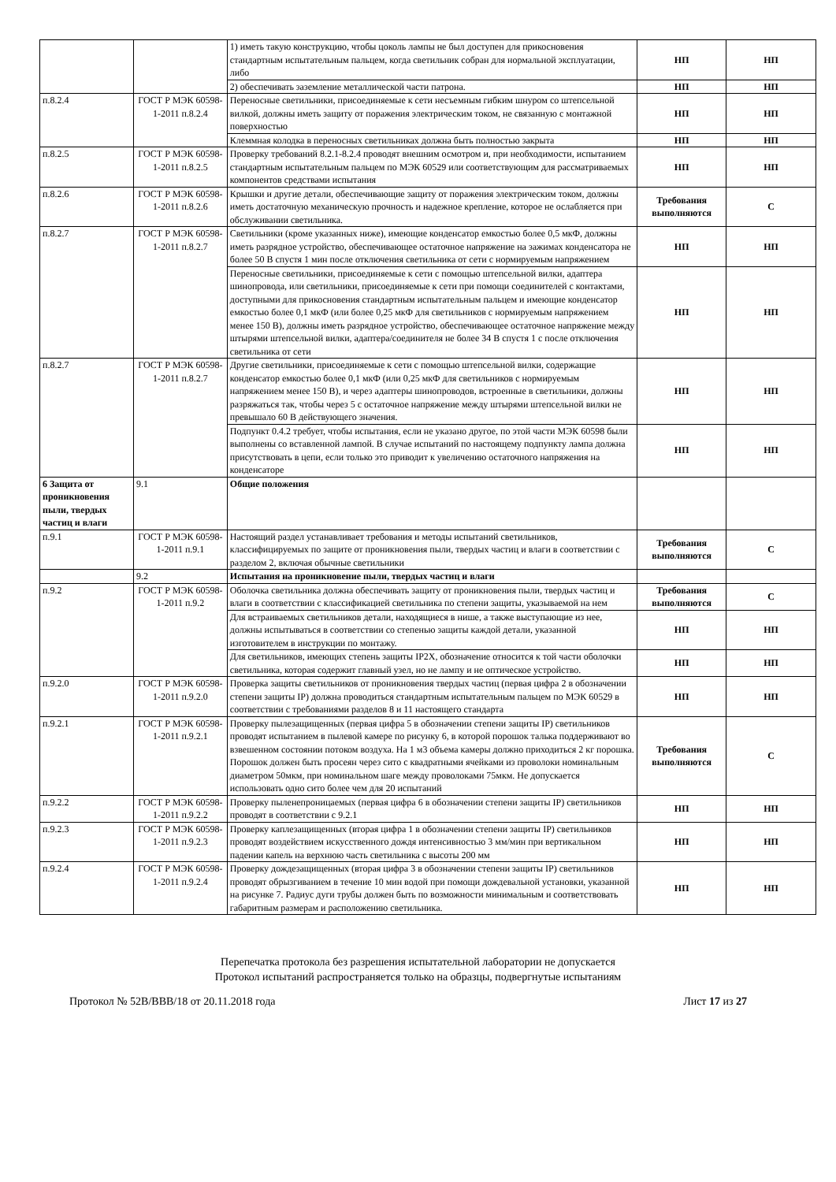| | | 1) иметь такую конструкцию, чтобы цоколь лампы не был доступен для прикосновения стандартным испытательным пальцем, когда светильник собран для нормальной эксплуатации, либо | НП | НП |
| | | 2) обеспечивать заземление металлической части патрона. | НП | НП |
| п.8.2.4 | ГОСТ Р МЭК 60598-1-2011 п.8.2.4 | Переносные светильники, присоединяемые к сети несъемным гибким шнуром со штепсельной вилкой, должны иметь защиту от поражения электрическим током, не связанную с монтажной поверхностью | НП | НП |
| | | Клеммная колодка в переносных светильниках должна быть полностью закрыта | НП | НП |
| п.8.2.5 | ГОСТ Р МЭК 60598-1-2011 п.8.2.5 | Проверку требований 8.2.1-8.2.4 проводят внешним осмотром и, при необходимости, испытанием стандартным испытательным пальцем по МЭК 60529 или соответствующим для рассматриваемых компонентов средствами испытания | НП | НП |
| п.8.2.6 | ГОСТ Р МЭК 60598-1-2011 п.8.2.6 | Крышки и другие детали, обеспечивающие защиту от поражения электрическим током, должны иметь достаточную механическую прочность и надежное крепление, которое не ослабляется при обслуживании светильника. | Требования выполняются | С |
| п.8.2.7 | ГОСТ Р МЭК 60598-1-2011 п.8.2.7 | Светильники (кроме указанных ниже), имеющие конденсатор емкостью более 0,5 мкФ, должны иметь разрядное устройство, обеспечивающее остаточное напряжение на зажимах конденсатора не более 50 В спустя 1 мин после отключения светильника от сети с нормируемым напряжением | НП | НП |
| | | Переносные светильники, присоединяемые к сети с помощью штепсельной вилки, адаптера шинопровода, или светильники, присоединяемые к сети при помощи соединителей с контактами, доступными для прикосновения стандартным испытательным пальцем и имеющие конденсатор емкостью более 0,1 мкФ (или более 0,25 мкФ для светильников с нормируемым напряжением менее 150 В), должны иметь разрядное устройство, обеспечивающее остаточное напряжение между штырями штепсельной вилки, адаптера/соединителя не более 34 В спустя 1 с после отключения светильника от сети | НП | НП |
| п.8.2.7 | ГОСТ Р МЭК 60598-1-2011 п.8.2.7 | Другие светильники, присоединяемые к сети с помощью штепсельной вилки, содержащие конденсатор емкостью более 0,1 мкФ (или 0,25 мкФ для светильников с нормируемым напряжением менее 150 В), и через адаптеры шинопроводов, встроенные в светильники, должны разряжаться так, чтобы через 5 с остаточное напряжение между штырями штепсельной вилки не превышало 60 В действующего значения. | НП | НП |
| | | Подпункт 0.4.2 требует, чтобы испытания, если не указано другое, по этой части МЭК 60598 были выполнены со вставленной лампой. В случае испытаний по настоящему подпункту лампа должна присутствовать в цепи, если только это приводит к увеличению остаточного напряжения на конденсаторе | НП | НП |
| 6 Защита от проникновения пыли, твердых частиц и влаги | 9.1 | Общие положения | | |
| п.9.1 | ГОСТ Р МЭК 60598-1-2011 п.9.1 | Настоящий раздел устанавливает требования и методы испытаний светильников, классифицируемых по защите от проникновения пыли, твердых частиц и влаги в соответствии с разделом 2, включая обычные светильники | Требования выполняются | С |
| | 9.2 | Испытания на проникновение пыли, твердых частиц и влаги | | |
| п.9.2 | ГОСТ Р МЭК 60598-1-2011 п.9.2 | Оболочка светильника должна обеспечивать защиту от проникновения пыли, твердых частиц и влаги в соответствии с классификацией светильника по степени защиты, указываемой на нем | Требования выполняются | С |
| | | Для встраиваемых светильников детали, находящиеся в нише, а также выступающие из нее, должны испытываться в соответствии со степенью защиты каждой детали, указанной изготовителем в инструкции по монтажу. | НП | НП |
| | | Для светильников, имеющих степень защиты IP2X, обозначение относится к той части оболочки светильника, которая содержит главный узел, но не лампу и не оптическое устройство. | НП | НП |
| п.9.2.0 | ГОСТ Р МЭК 60598-1-2011 п.9.2.0 | Проверка защиты светильников от проникновения твердых частиц (первая цифра 2 в обозначении степени защиты IP) должна проводиться стандартным испытательным пальцем по МЭК 60529 в соответствии с требованиями разделов 8 и 11 настоящего стандарта | НП | НП |
| п.9.2.1 | ГОСТ Р МЭК 60598-1-2011 п.9.2.1 | Проверку пылезащищенных (первая цифра 5 в обозначении степени защиты IP) светильников проводят испытанием в пылевой камере по рисунку 6, в которой порошок талька поддерживают во взвешенном состоянии потоком воздуха. На 1 м3 объема камеры должно приходиться 2 кг порошка. Порошок должен быть просеян через сито с квадратными ячейками из проволоки номинальным диаметром 50мкм, при номинальном шаге между проволоками 75мкм. Не допускается использовать одно сито более чем для 20 испытаний | Требования выполняются | С |
| п.9.2.2 | ГОСТ Р МЭК 60598-1-2011 п.9.2.2 | Проверку пыленепроницаемых (первая цифра 6 в обозначении степени защиты IP) светильников проводят в соответствии с 9.2.1 | НП | НП |
| п.9.2.3 | ГОСТ Р МЭК 60598-1-2011 п.9.2.3 | Проверку каплезащищенных (вторая цифра 1 в обозначении степени защиты IP) светильников проводят воздействием искусственного дождя интенсивностью 3 мм/мин при вертикальном падении капель на верхнюю часть светильника с высоты 200 мм | НП | НП |
| п.9.2.4 | ГОСТ Р МЭК 60598-1-2011 п.9.2.4 | Проверку дождезащищенных (вторая цифра 3 в обозначении степени защиты IP) светильников проводят обрызгиванием в течение 10 мин водой при помощи дождевальной установки, указанной на рисунке 7. Радиус дуги трубы должен быть по возможности минимальным и соответствовать габаритным размерам и расположению светильника. | НП | НП |
Перепечатка протокола без разрешения испытательной лаборатории не допускается
Протокол испытаний распространяется только на образцы, подвергнутые испытаниям
Протокол № 52B/BBB/18 от 20.11.2018 года Лист 17 из 27